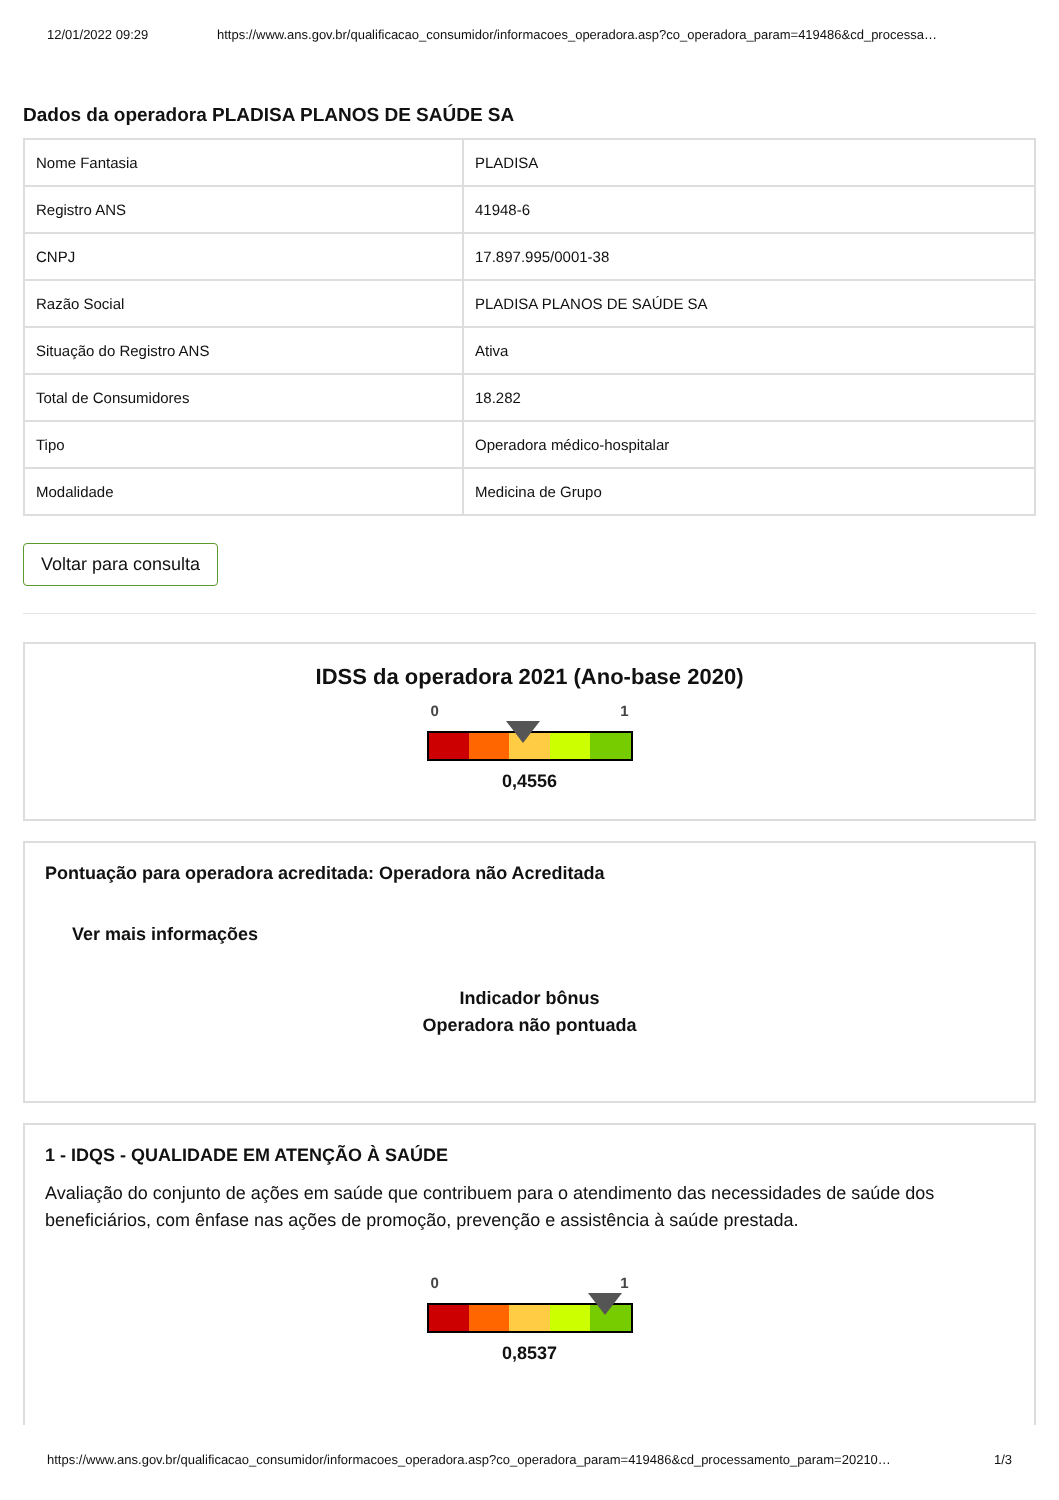12/01/2022 09:29 https://www.ans.gov.br/qualificacao_consumidor/informacoes_operadora.asp?co_operadora_param=419486&cd_processa…
Dados da operadora PLADISA PLANOS DE SAÚDE SA
| Nome Fantasia | PLADISA |
| Registro ANS | 41948-6 |
| CNPJ | 17.897.995/0001-38 |
| Razão Social | PLADISA PLANOS DE SAÚDE SA |
| Situação do Registro ANS | Ativa |
| Total de Consumidores | 18.282 |
| Tipo | Operadora médico-hospitalar |
| Modalidade | Medicina de Grupo |
Voltar para consulta
IDSS da operadora 2021 (Ano-base 2020)
0 1
0,4556
Pontuação para operadora acreditada: Operadora não Acreditada
Ver mais informações
Indicador bônus
Operadora não pontuada
1 - IDQS - QUALIDADE EM ATENÇÃO À SAÚDE
Avaliação do conjunto de ações em saúde que contribuem para o atendimento das necessidades de saúde dos beneficiários, com ênfase nas ações de promoção, prevenção e assistência à saúde prestada.
0 1
0,8537
https://www.ans.gov.br/qualificacao_consumidor/informacoes_operadora.asp?co_operadora_param=419486&cd_processamento_param=20210… 1/3